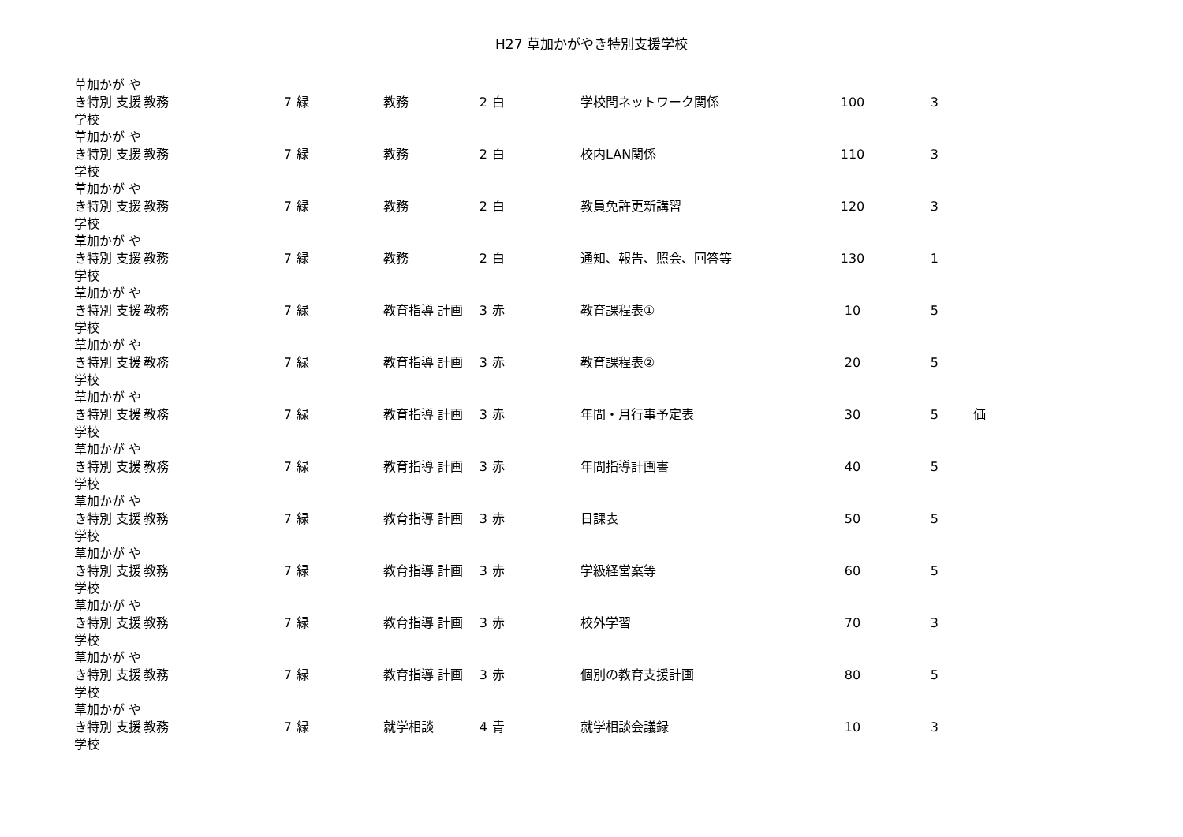H27 草加かがやき特別支援学校
| 草加かが やき特別 支援学校 | 教務 | 7 | 緑 | 教務 | 2 | 白 | 学校間ネットワーク関係 | 100 | 3 | |
| 草加かが やき特別 支援学校 | 教務 | 7 | 緑 | 教務 | 2 | 白 | 校内LAN関係 | 110 | 3 | |
| 草加かが やき特別 支援学校 | 教務 | 7 | 緑 | 教務 | 2 | 白 | 教員免許更新講習 | 120 | 3 | |
| 草加かが やき特別 支援学校 | 教務 | 7 | 緑 | 教務 | 2 | 白 | 通知、報告、照会、回答等 | 130 | 1 | |
| 草加かが やき特別 支援学校 | 教務 | 7 | 緑 | 教育指導 計画 | 3 | 赤 | 教育課程表① | 10 | 5 | |
| 草加かが やき特別 支援学校 | 教務 | 7 | 緑 | 教育指導 計画 | 3 | 赤 | 教育課程表② | 20 | 5 | |
| 草加かが やき特別 支援学校 | 教務 | 7 | 緑 | 教育指導 計画 | 3 | 赤 | 年間・月行事予定表 | 30 | 5 | 価 |
| 草加かが やき特別 支援学校 | 教務 | 7 | 緑 | 教育指導 計画 | 3 | 赤 | 年間指導計画書 | 40 | 5 | |
| 草加かが やき特別 支援学校 | 教務 | 7 | 緑 | 教育指導 計画 | 3 | 赤 | 日課表 | 50 | 5 | |
| 草加かが やき特別 支援学校 | 教務 | 7 | 緑 | 教育指導 計画 | 3 | 赤 | 学級経営案等 | 60 | 5 | |
| 草加かが やき特別 支援学校 | 教務 | 7 | 緑 | 教育指導 計画 | 3 | 赤 | 校外学習 | 70 | 3 | |
| 草加かが やき特別 支援学校 | 教務 | 7 | 緑 | 教育指導 計画 | 3 | 赤 | 個別の教育支援計画 | 80 | 5 | |
| 草加かが やき特別 支援学校 | 教務 | 7 | 緑 | 就学相談 | 4 | 青 | 就学相談会議録 | 10 | 3 | |